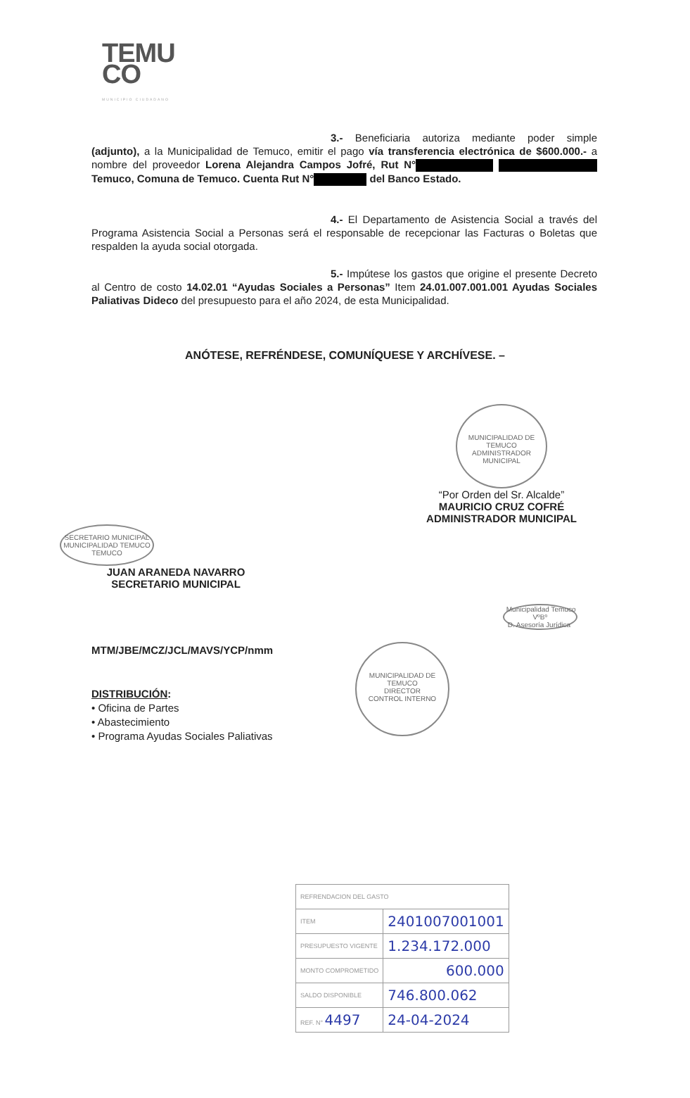TEMU
CO
MUNICIPIO CIUDADANO
3.- Beneficiaria autoriza mediante poder simple (adjunto), a la Municipalidad de Temuco, emitir el pago vía transferencia electrónica de $600.000.- a nombre del proveedor Lorena Alejandra Campos Jofré, Rut N° Temuco, Comuna de Temuco. Cuenta Rut N° del Banco Estado.
4.- El Departamento de Asistencia Social a través del Programa Asistencia Social a Personas será el responsable de recepcionar las Facturas o Boletas que respalden la ayuda social otorgada.
5.- Impútese los gastos que origine el presente Decreto al Centro de costo 14.02.01 “Ayudas Sociales a Personas” Item 24.01.007.001.001 Ayudas Sociales Paliativas Dideco del presupuesto para el año 2024, de esta Municipalidad.
ANÓTESE, REFRÉNDESE, COMUNÍQUESE Y ARCHÍVESE. –
MUNICIPALIDAD DE TEMUCO
ADMINISTRADOR MUNICIPAL
“Por Orden del Sr. Alcalde”
MAURICIO CRUZ COFRÉ
ADMINISTRADOR MUNICIPAL
SECRETARIO MUNICIPAL
MUNICIPALIDAD TEMUCO
TEMUCO
JUAN ARANEDA NAVARRO
SECRETARIO MUNICIPAL
Municipalidad Temuco
VºBº
D. Asesoría Jurídica
MTM/JBE/MCZ/JCL/MAVS/YCP/nmm
MUNICIPALIDAD DE TEMUCO
DIRECTOR
CONTROL INTERNO
DISTRIBUCIÓN:
• Oficina de Partes
• Abastecimiento
• Programa Ayudas Sociales Paliativas
| REFRENDACION DEL GASTO | |
| ITEM | 2401007001001 |
| PRESUPUESTO VIGENTE | 1.234.172.000 |
| MONTO COMPROMETIDO | 600.000 |
| SALDO DISPONIBLE | 746.800.062 |
| REF. N° 4497 | 24-04-2024 |